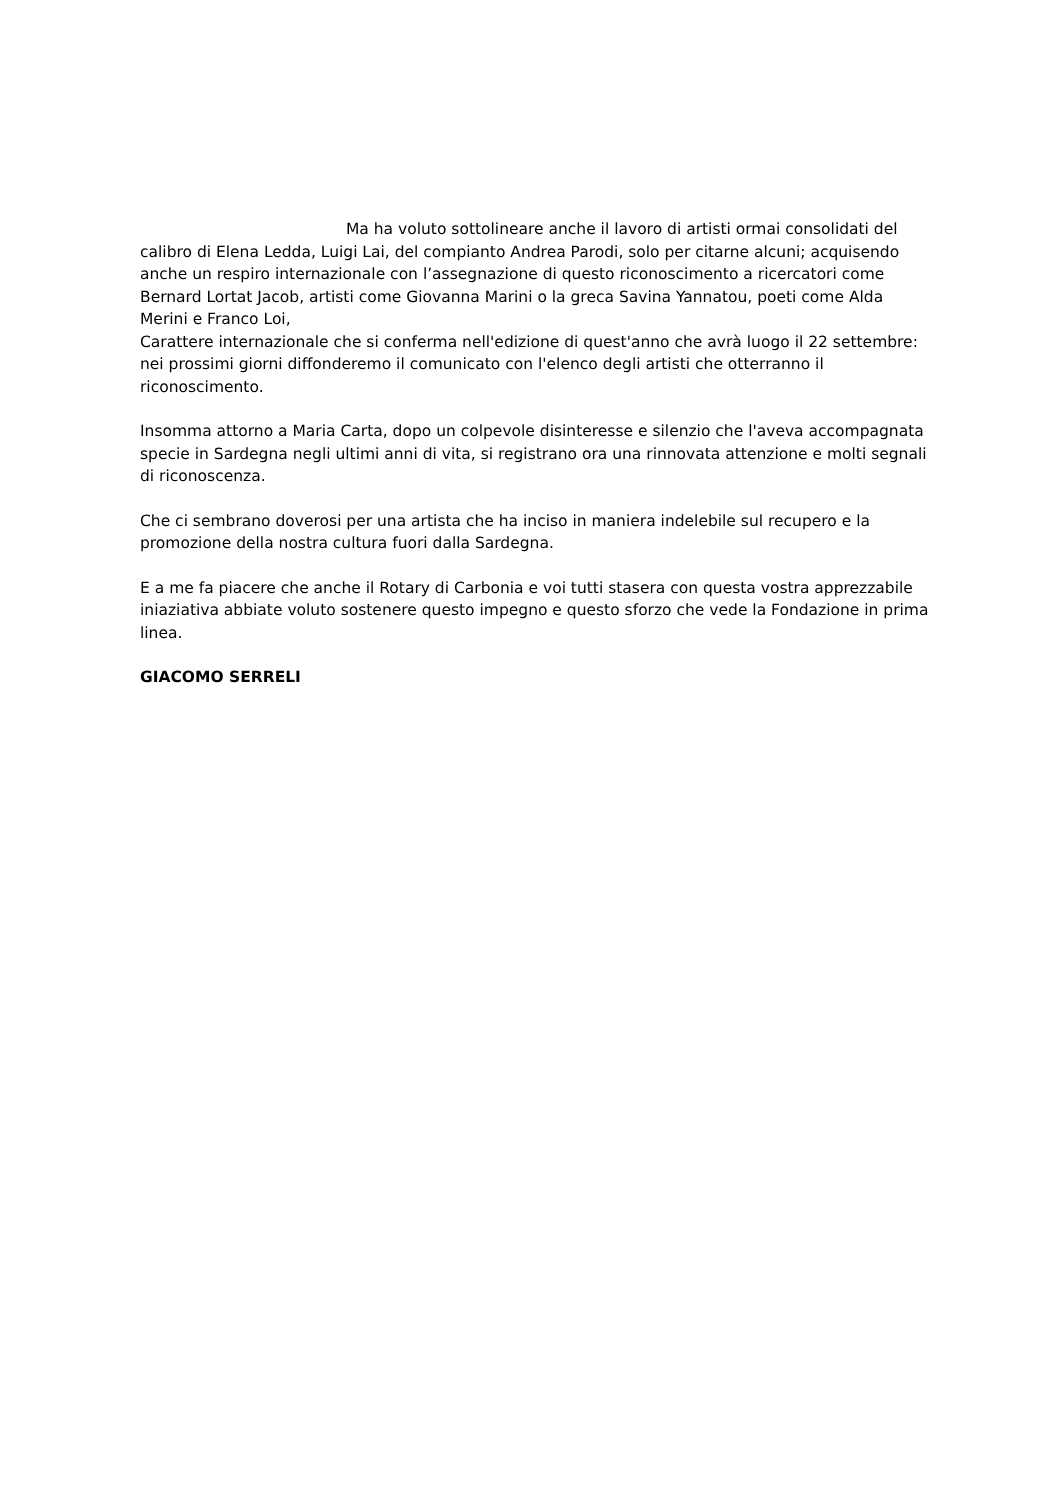Ma ha voluto sottolineare anche il lavoro di artisti ormai consolidati del calibro di Elena Ledda, Luigi Lai, del compianto Andrea Parodi, solo per citarne alcuni; acquisendo anche un respiro internazionale con l’assegnazione di questo riconoscimento a ricercatori come Bernard Lortat Jacob, artisti come Giovanna Marini o la greca Savina Yannatou, poeti come Alda Merini e Franco Loi,
Carattere internazionale che si conferma nell'edizione di quest'anno che avrà luogo il 22 settembre: nei prossimi giorni diffonderemo il comunicato con l'elenco degli artisti che otterranno il riconoscimento.
Insomma attorno a Maria Carta, dopo un colpevole disinteresse e silenzio che l'aveva accompagnata specie in Sardegna negli ultimi anni di vita, si registrano ora una rinnovata attenzione e molti segnali di riconoscenza.
Che ci sembrano doverosi per una artista che ha inciso in maniera indelebile sul recupero e la promozione della nostra cultura fuori dalla Sardegna.
E a me fa piacere che anche il Rotary di Carbonia e voi tutti stasera con questa vostra apprezzabile iniaziativa abbiate voluto sostenere questo impegno e questo sforzo che vede la Fondazione in prima linea.
GIACOMO SERRELI